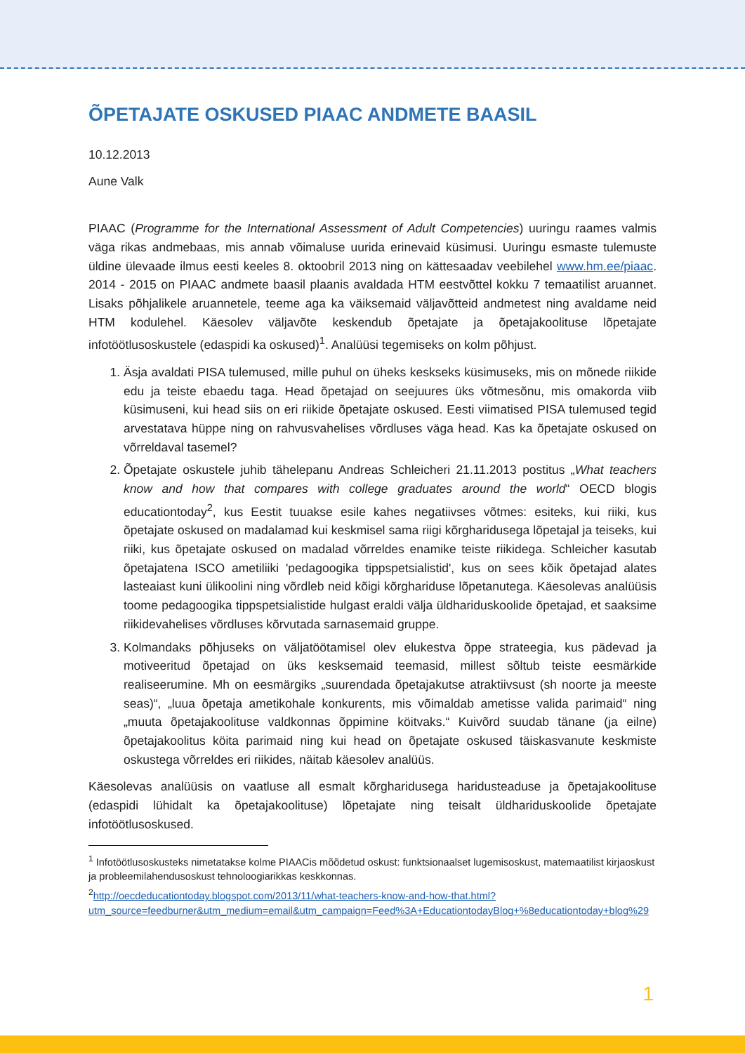ÕPETAJATE OSKUSED PIAAC ANDMETE BAASIL
10.12.2013
Aune Valk
PIAAC (Programme for the International Assessment of Adult Competencies) uuringu raames valmis väga rikas andmebaas, mis annab võimaluse uurida erinevaid küsimusi. Uuringu esmaste tulemuste üldine ülevaade ilmus eesti keeles 8. oktoobril 2013 ning on kättesaadav veebilehel www.hm.ee/piaac. 2014 - 2015 on PIAAC andmete baasil plaanis avaldada HTM eestvõttel kokku 7 temaatilist aruannet. Lisaks põhjalikele aruannetele, teeme aga ka väiksemaid väljavõtteid andmetest ning avaldame neid HTM kodulehel. Käesolev väljavõte keskendub õpetajate ja õpetajakoolituse lõpetajate infotöötlusoskustele (edaspidi ka oskused)<sup>1</sup>. Analüüsi tegemiseks on kolm põhjust.
1. Äsja avaldati PISA tulemused, mille puhul on üheks keskseks küsimuseks, mis on mõnede riikide edu ja teiste ebaedu taga. Head õpetajad on seejuures üks võtmesõnu, mis omakorda viib küsimuseni, kui head siis on eri riikide õpetajate oskused. Eesti viimatised PISA tulemused tegid arvestatava hüppe ning on rahvusvahelises võrdluses väga head. Kas ka õpetajate oskused on võrreldaval tasemel?
2. Õpetajate oskustele juhib tähelepanu Andreas Schleicheri 21.11.2013 postitus „What teachers know and how that compares with college graduates around the world“ OECD blogis educationtoday<sup>2</sup>, kus Eestit tuuakse esile kahes negatiivses võtmes: esiteks, kui riiki, kus õpetajate oskused on madalamad kui keskmisel sama riigi kõrgharidusega lõpetajal ja teiseks, kui riiki, kus õpetajate oskused on madalad võrreldes enamike teiste riikidega. Schleicher kasutab õpetajatena ISCO ametiliiki 'pedagoogika tippspetsialistid', kus on sees kõik õpetajad alates lasteaiast kuni ülikoolini ning võrdleb neid kõigi kõrghariduse lõpetanutega. Käesolevas analüüsis toome pedagoogika tippspetsialistide hulgast eraldi välja üldhariduskoolide õpetajad, et saaksime riikidevahelises võrdluses kõrvutada sarnasemaid gruppe.
3. Kolmandaks põhjuseks on väljatöötamisel olev elukestva õppe strateegia, kus pädevad ja motiveeritud õpetajad on üks kesksemaid teemasid, millest sõltub teiste eesmärkide realiseerumine. Mh on eesmärgiks „suurendada õpetajakutse atraktiivsust (sh noorte ja meeste seas)“, „luua õpetaja ametikohale konkurents, mis võimaldab ametisse valida parimaid“ ning „muuta õpetajakoolituse valdkonnas õppimine köitvaks.“ Kuivõrd suudab tänane (ja eilne) õpetajakoolitus köita parimaid ning kui head on õpetajate oskused täiskasvanute keskmiste oskustega võrreldes eri riikides, näitab käesolev analüüs.
Käesolevas analüüsis on vaatluse all esmalt kõrgharidusega haridusteaduse ja õpetajakoolituse (edaspidi lühidalt ka õpetajakoolituse) lõpetajate ning teisalt üldhariduskoolide õpetajate infotöötlusoskused.
<sup>1</sup> Infotöötlusoskusteks nimetatakse kolme PIAACis mõõdetud oskust: funktsionaalset lugemisoskust, matemaatilist kirjaoskust ja probleemilahendusoskust tehnoloogiarikkas keskkonnas.
<sup>2</sup> http://oecdeducationtoday.blogspot.com/2013/11/what-teachers-know-and-how-that.html?utm_source=feedburner&utm_medium=email&utm_campaign=Feed%3A+EducationtodayBlog+%8educationtoday+blog%29
1